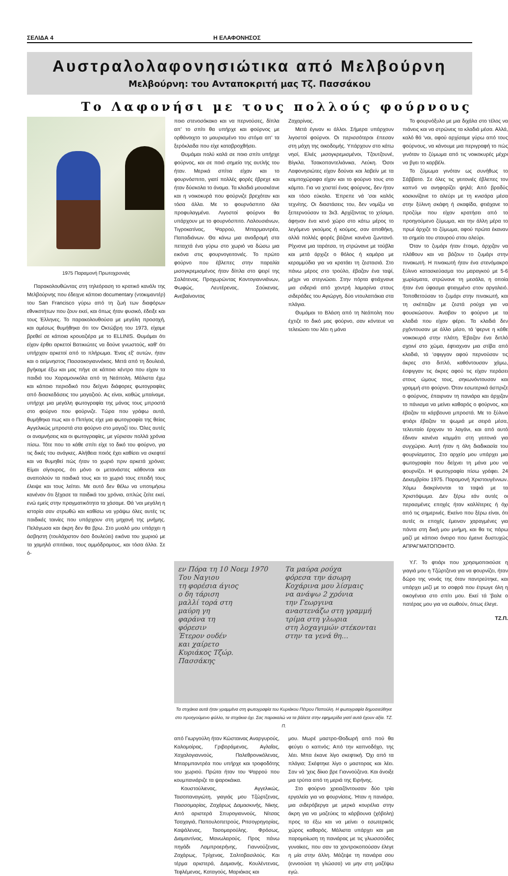ΣΕΛΙΔΑ 4 Η ΕΛΑΦΟΝΗΣΟΣ
Αυστραλολαφονησιώτικα από Μελβούρνη
Μελβούρνη: του Ανταποκριτή μας Τζ. Πασσάκου
Το Λαφονήσι με τους πολλούς φούρνους
1975 Παραμονή Πρωτοχρονιάς
Παρακολουθώντας στη τηλεόραση το κρατικό κανάλι της Μελβούρνης που έδειχνε κάποιο documentary (ντοκιμαντέρ) του San Francisco γύρω από τη ζωή των διαφόρων εθνικοτήτων που ζουν εκεί, και όπως ήταν φυσικό, έδειξε και τους Έλληνες. Το παρακολουθούσα με μεγάλη προσοχή, και αμέσως θυμήθηκα ότι τον Οκτώβρη του 1973, είχαμε βρεθεί σε κάποια κρουαζιέρα με το ELLINIS. Θυμάμαι ότι είχαν έρθει αρκετοί Βατικιώτες να δούνε γνωστούς, καθ' ότι υπήρχαν αρκετοί από το πλήρωμα. Ένας εξ' αυτών, ήταν και ο αείμνηστος Πασσακογιαννάκος. Μετά από τη δουλειά, βγήκαμε έξω και μας πήγε σε κάποιο κέντρο που είχαν τα παιδιά του Χαραμονικόλα από τη Νεάπολη. Μάλιστα έχω και κάποιο περιοδικό που δείχνει διάφορες φωτογραφίες από διασκεδάσεις του μαγαζιού. Ας είναι, καθώς μπαίναμε, υπήρχε μια μεγάλη φωτογραφία της μάνας τους μπροστά στο φούρνο που φούρνιζε. Τώρα που γράφω αυτά, θυμήθηκα πως και ο Πιπίγας είχε μια φωτογραφία της θείας Αγγελικώς μπροστά στα φούρνο στο μαγαζί του. Όλες αυτές οι αναμνήσεις και οι φωτογραφίες, με γύρισαν πολλά χρόνια πίσω. Τότε που το κάθε σπίτι είχε το δικό του φούρνο, για τις δικές του ανάγκες. Αλήθεια ποιός έχει καθίσει να σκεφτεί και να θυμηθεί πώς ήταν το χωριό πριν αρκετά χρόνια; Είμαι σίγουρος, ότι μόνο οι μετανάστες κάθονται και αναπολούν τα παιδικά τους και το χωριό τους επειδή τους έλειψε και τους λείπει. Με αυτό δεν θέλω να υποτιμήσω κανέναν ότι ξέχασε τα παιδικά του χρόνια, απλώς ζείτε εκεί, ενώ εμείς στην πραγματικότητα τα χάσαμε. Θά 'ναι μεγάλη η ιστορία σαν στρωθώ και καθίσω να γράψω όλες αυτές τις παιδικές ταινίες που υπάρχουν στη μηχανή της μνήμης. Πελάγωσα και άκρη δεν θα βρω. Στο μυαλό μου υπάρχει η άσβηστη (τουλάχιστον όσο δουλεύει) εικόνα του χωριού με τα χαμηλά σπιτάκια, τους αμμόδρομους, και τόσα άλλα. Σε ό-
ποιο στενοσόκακο και να περνούσες, δίπλα απ' το σπίτι θα υπήρχε και φούρνος με ορθάνοιχτο το μαυρισμένο του στόμα απ' τα ξερόκλαδα που είχε καταβροχθήσει.
Θυμάμαι πολύ καλά σε ποιο σπίτι υπήρχε φούρνος, και σε ποιό σημείο της αυτλής του ήταν. Μερικά σπίτια είχαν και το φουρνόσπιτο, γιατί πολλές φορές έβρεχε και ήταν δύσκολα το άναμα. Τα κλαδιά μουσκέανε και η νοικοκυρά που φούρνιζε βρεχόταν και τόσα άλλα. Με το φουρνόσπιτο όλα προφυλαγμένα. Λιγοστοί φούρνοι θα υπάρχουν με το φουρνόσπιτο. Λαλουσιάνων, Τιγροκατίνας, Ψαρρού, Μπαρμαντρέα, Παπαδιάνων. Θα κάνω μια αναδρομή στα πεταχτά ένα γύρω στο χωριό να δώσω μια εικόνα στις φουρνογειτονιές. Το πρώτο φούρνο που έβλεπες στην παραλία μισογκρεμισμένος ήταν δίπλα στο ψειρί της Σαλάτενας. Προχωρώντας Κοντογιαννιάνων, Φωφώς, Λευτέρενας, Σούκενας. Ανεβαίνοντας
Ζαχαρίνας.
Μετά έγιναν κι άλλοι. Σήμερα υπάρχουν λιγοστοί φούρνοι. Οι περισσότεροι έπεσαν στη μάχη της οικοδομής. Υπάρχουν στο κάτω νησί, Ελιές μισογκρεμισμένοι, Τζουτζουνέ, Βίγκλα, Τσακοπαντελιάνικα, Λεύκη. Όσοι Λαφονησιώτες είχαν δούναι και λαβείν με τα καμποχώραφα είχαν και το φούρνο τους στο κάμπο. Για να χτιστεί ένας φούρνος, δεν ήταν και τόσο εύκολο. Έπρεπε νά 'σαι καλός τεχνίτης. Οι διαστάσεις του, δεν νομίζω να ξεπερνούσαν τα 3x3. Αρχίζοντας το χτίσιμο, άφηναν ένα κενό χώρο στο κάτω μέρος το λεγόμενο γκούμος ή κούμος, σαν αποθήκη, αλλά πολλές φορές βάζανε κανένα ζωντανό. Ρίχνανε μια ταράτσα, τη στρώνανε με τούβλα και μετά άρχιζε ο θόλος ή καμάρα με κεραμμύδια για να κρατάει τη ζεστασιά. Στο πάνω μέρος στο τρούλο, έβαζαν ένα ταψί, μέχρι να στεγνώσει. Στην πόρτα φτιάχνανε μια σιδεριά από χοντρή λαμαρίνα στους σιδεράδες του Αγιώργη, δύο ντουλαπάκια στα πλάγια.
Θυμάμαι το Βλάση από τη Νεάπολη που έχτιζε το δικό μας φούρνο, σαν κόντευε να τελειώσει του λέει η μάνα
Το φουρνόξυλο με μια διχάλα στο τέλος να πιάνεις και να στρώνεις τα κλαδιά μέσα. Αλλά, καλό θά 'ναι, αφού αρχίσαμε γύρω από τους φούρνους, να κάνουμε μια περιγραφή το πώς γινόταν το ζύμωμα από τις νοικοκυρές μέχρι να βγει το καρβέλι.
Το ζύμωμα γινόταν ως συνήθως το Σάββατο. Σε όλες τις γειτονιές έβλεπες τον καπνό να ανηφορίζει ψηλά; Από βραδύς κοσκινίζανε το αλεύρι με τη κνισάρα μέσα στην ξύλινη σκάφη ή σκαφίδα, φτιάχανε το προζύμι που είχαν κρατήσει από το προηγούμενο ζύμωμα, και την άλλη μέρα το πρωί άρχιζε το ζύμωμα, αφού πρώτα έκαναν το σημείο του σταυρού στου αλεύρι.
Όταν το ζυμάρι ήταν έτοιμο, άρχιζαν να πλάθουν και να βάζουν το ζυμάρι στην πινακωτή. Η πινακωτή ήταν ένα στενόμακρο ξύλινο κατασκεύασμα του μαραγκού με 5-6 χωρίσματα, στρώνανε τη μεσάλα, η οποία ήταν ένα ύφασμα φτιαγμένο στον αργαλειό. Τοποθετούσαν το ζυμάρι στην πινακωτή, και τη σκέπαζαν με ζεστά ρούχα για να φουσκώσουν. Άναβαν το φούρνο με τα κλαδιά που είχαν φέρει. Τα κλαδιά δεν ρχόντουσαν με άλλο μέσο, τά 'φερνε η κάθε νοικοκυρά στην πλάτη. Έβαζαν ένα διπλό σχοινί στο χώμα, έφτιαχναν μια στίβα από κλαδιά, τά 'σφιγγαν αφού περνούσαν τις άκρες στο διπλό, καθόντουσαν χάμω, έσφιγγαν τις άκρες αφού τις είχαν περάσει στους ώμους τους, σηκωνόντουσαν και γραμμή στο φούρνο. Όταν εσωτερικά άσπριζε ο φούρνος, έπαιρναν τη πανιάρα και άρχιζαν το πάνισμα να μείνει καθαρός ο φούρνος, και έβαζαν τα κάρβουνα μπροστά. Με το ξύλινο φτιάρι έβαζαν τα ψωμιά με σειρά μέσα, τελευταίο έριχναν το λαγάνι, και από αυτό έδιναν κανένα κομμάτι στη γειτονιά για συγχώριο. Αυτή ήταν η όλη διαδικασία του φουρνίσματος. Στο αρχείο μου υπάρχει μια φωτογραφία που δείχνει τη μάνα μου να φουρνίζει. Η φωτογραφία πίσω γράφει. 24 Δεκεμβρίου 1975. Παραμονή Χριστουγέννων. Χάμω διακρίνονται τα ταψιά με τα Χριστόψωμα. Δεν ξέρω εάν αυτές οι περασμένες εποχές ήταν καλλίτερες ή όχι από τις σημερινές. Εκείνο που ξέρω είναι, ότι αυτές οι εποχές έμειναν χαραγμένες για πάντα στη δική μου μνήμη, και θα τις πάρω μαζί με κάποιο όνειρο που έμεινε δυστυχώς ΑΠΡΑΓΜΑΤΟΠΟΙΗΤΟ.
Υ.Γ. Το φτιάρι που χρησιμοποιούσε η γιαγιά μου η Τζώρτζενα για να φουρνίζει, ήταν δώρο της νονάς της όταν παντρεύτηκε, και υπάρχει μεζί με το σοφρά που έτρωγε όλη η οικογένεια στο σπίτι μου. Εκεί τά 'βαλε ο πατέρας μου για να σωθούν, όπως έλεγε.
ΤΖ.Π.
εν Πόρα τη 10 Νοεμ 1970
Του Ναγιου
τη φορέσια άγιος
ο δη τάριση
μαλλί τορά στη
μαύρη γη
φαράνα τη
φόρεσιν
Έτερον ουδέν
και χαίρετο
Κυριάκος Τζώρ.
Πασσάκης
Τα μαύρα ρούχα
φόρεσα την άσωρη
Κοχάρινα μου λίσμαις
να ανάψω 2 χρόνια
την Γεωργινα
αναστενάζω στη γραμμή
τρίμα στη γλωρια
στη λοχαγιμών στέκονται
στην τα γενά θη…
Τα στιχάκια αυτά ήταν γραμμένα στη φωτογραφία του Κυριάκου Πέτρου Παπούλη. Η φωτογραφία δημοσιεύθηκε στο προηγούμενο φύλλο, τα στιχάκια όχι. Σας παρακαλώ να τα βάλετε στην εφημερίδα γιατί αυτά έχουν αξία. ΤΖ. Π.
από Γιωργούλη ήταν Κώσταινας Αναργυρούς, Καλομοίρας, Γριβοράμενας, Αγλαΐας, Χαχαλογιαννούς, Παλεθρονικόλενας, Μπαρμπαντρέα που υπήρχε και τροφοδότης του χωριού. Πρώτα ήταν του Ψαρρού που κουμπανιάριζε τα ψαροκάικα.
Κουστούλιενας, Αγγελικώς, Τασοπαναγιώτη, γιαγιάς μου Τζώρτζενας, Πασσομαρίας, Ζαχάρως Δαμασκινής, Νίκης. Από αριστερά Σπυρογιαννούς, Νίτσας Τσαχαγιά, Παπουλοπετρούς, Ριτσογρηγορίας, Καψάλενας, Τασομαρούλης. Φρόσως, Διαμαντίνας, Μανωλαρούς. Προς πάνω πηγάδι Λαμπροερήνης, Γιαννούζενας, Ζαχάρως, Τρίχενας, Σαλτοβασιλούς. Και τέρμα αριστερά, Δαμιανής, Κουλέντενας, Τεφλέμενας, Καταγούς, Μαριάκας και
μου. Μωρέ μαστρο-Θοδωρή από πού θα φεύγει ο καπνός; Από την καπνοδόχο, της λέει. Μπα έκανε λίγο σκεφτική. Όχι από τα πλάγια; Σκέφτηκε λίγο ο μαστορας και λέει. Σαν νά 'χεις δίκιο βρε Γιαννούζενα. Και άνοιξε μια τρύπα από τη μεριά της Ειρήνης.
Στο φούρνο χρειαζόντουσαν δύο τρία εργαλεία για να φουρνίσεις. Ήταν η πανιάρα, μια σιδερόβεργα με μερκά κουρέλια στην άκρη για να μαζεύεις τα κάρβουνα (χόβολη) προς τα έξω και να μείνει ο εσωτερικός χώρος καθαρός. Μάλιστα υπάρχει και μια παρομοίωση τη πανιάρας με τις γλωσσούδες γυναίκες, που σαν τα χοντροκοπούσαν έλεγε η μία στην άλλη. Μάζεψε τη πανιάρα σου (εννοούσε τη γλώσσα) να μην στη μαζέψω εγώ.